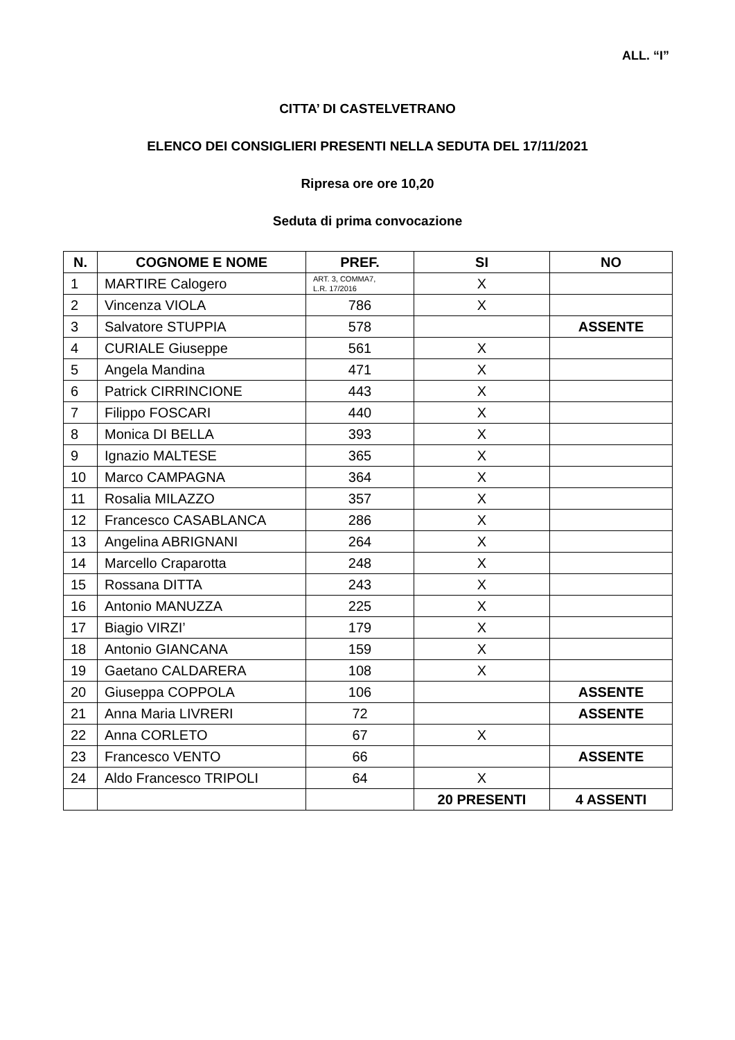ALL. “I”
CITTA’ DI CASTELVETRANO
ELENCO DEI CONSIGLIERI PRESENTI NELLA SEDUTA DEL 17/11/2021
Ripresa ore ore 10,20
Seduta di prima convocazione
| N. | COGNOME E NOME | PREF. | SI | NO |
| --- | --- | --- | --- | --- |
| 1 | MARTIRE Calogero | ART. 3, COMMA7, L.R. 17/2016 | X | |
| 2 | Vincenza VIOLA | 786 | X | |
| 3 | Salvatore STUPPIA | 578 | | ASSENTE |
| 4 | CURIALE Giuseppe | 561 | X | |
| 5 | Angela Mandina | 471 | X | |
| 6 | Patrick CIRRINCIONE | 443 | X | |
| 7 | Filippo FOSCARI | 440 | X | |
| 8 | Monica DI BELLA | 393 | X | |
| 9 | Ignazio MALTESE | 365 | X | |
| 10 | Marco CAMPAGNA | 364 | X | |
| 11 | Rosalia MILAZZO | 357 | X | |
| 12 | Francesco CASABLANCA | 286 | X | |
| 13 | Angelina ABRIGNANI | 264 | X | |
| 14 | Marcello Craparotta | 248 | X | |
| 15 | Rossana DITTA | 243 | X | |
| 16 | Antonio MANUZZA | 225 | X | |
| 17 | Biagio VIRZI’ | 179 | X | |
| 18 | Antonio GIANCANA | 159 | X | |
| 19 | Gaetano CALDARERA | 108 | X | |
| 20 | Giuseppa COPPOLA | 106 | | ASSENTE |
| 21 | Anna Maria LIVRERI | 72 | | ASSENTE |
| 22 | Anna CORLETO | 67 | X | |
| 23 | Francesco VENTO | 66 | | ASSENTE |
| 24 | Aldo Francesco TRIPOLI | 64 | X | |
| | | | 20 PRESENTI | 4 ASSENTI |